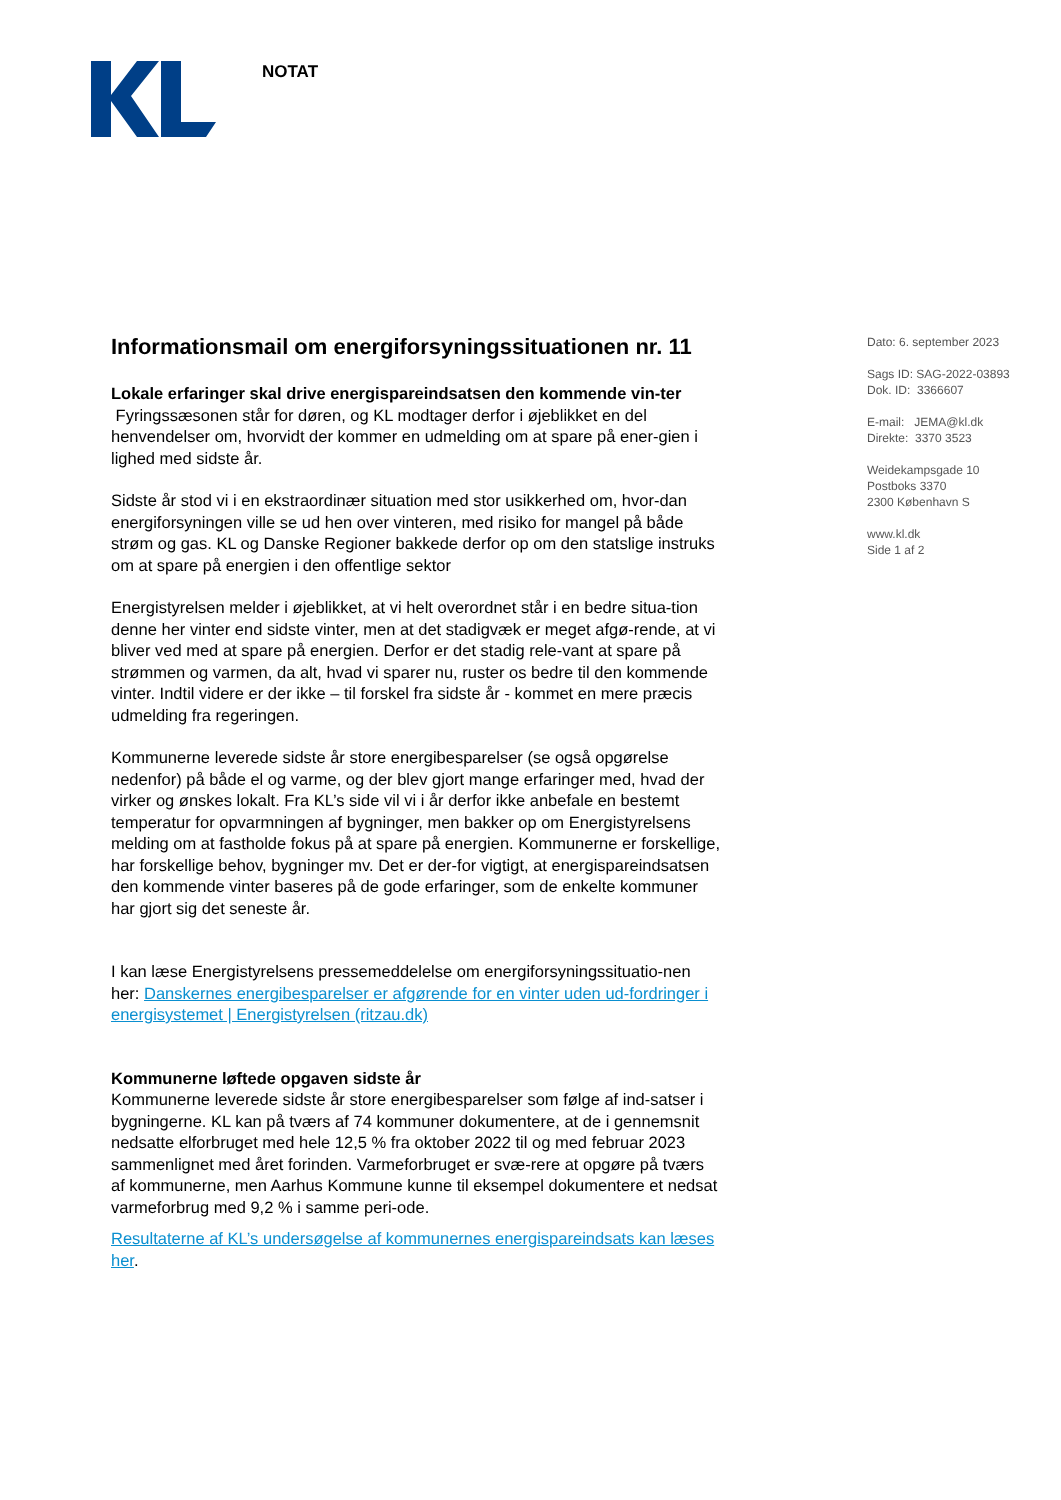NOTAT
Informationsmail om energiforsyningssituationen nr. 11
Lokale erfaringer skal drive energispareindsatsen den kommende vin-ter
Fyringssæsonen står for døren, og KL modtager derfor i øjeblikket en del henvendelser om, hvorvidt der kommer en udmelding om at spare på ener-gien i lighed med sidste år.
Sidste år stod vi i en ekstraordinær situation med stor usikkerhed om, hvor-dan energiforsyningen ville se ud hen over vinteren, med risiko for mangel på både strøm og gas. KL og Danske Regioner bakkede derfor op om den statslige instruks om at spare på energien i den offentlige sektor
Energistyrelsen melder i øjeblikket, at vi helt overordnet står i en bedre situa-tion denne her vinter end sidste vinter, men at det stadigvæk er meget afgø-rende, at vi bliver ved med at spare på energien. Derfor er det stadig rele-vant at spare på strømmen og varmen, da alt, hvad vi sparer nu, ruster os bedre til den kommende vinter. Indtil videre er der ikke – til forskel fra sidste år - kommet en mere præcis udmelding fra regeringen.
Kommunerne leverede sidste år store energibesparelser (se også opgørelse nedenfor) på både el og varme, og der blev gjort mange erfaringer med, hvad der virker og ønskes lokalt. Fra KL’s side vil vi i år derfor ikke anbefale en bestemt temperatur for opvarmningen af bygninger, men bakker op om Energistyrelsens melding om at fastholde fokus på at spare på energien. Kommunerne er forskellige, har forskellige behov, bygninger mv. Det er der-for vigtigt, at energispareindsatsen den kommende vinter baseres på de gode erfaringer, som de enkelte kommuner har gjort sig det seneste år.
I kan læse Energistyrelsens pressemeddelelse om energiforsyningssituatio-nen her: Danskernes energibesparelser er afgørende for en vinter uden ud-fordringer i energisystemet | Energistyrelsen (ritzau.dk)
Kommunerne løftede opgaven sidste år
Kommunerne leverede sidste år store energibesparelser som følge af ind-satser i bygningerne. KL kan på tværs af 74 kommuner dokumentere, at de i gennemsnit nedsatte elforbruget med hele 12,5 % fra oktober 2022 til og med februar 2023 sammenlignet med året forinden. Varmeforbruget er svæ-rere at opgøre på tværs af kommunerne, men Aarhus Kommune kunne til eksempel dokumentere et nedsat varmeforbrug med 9,2 % i samme peri-ode.
Resultaterne af KL’s undersøgelse af kommunernes energispareindsats kan læses her.
Dato: 6. september 2023
Sags ID: SAG-2022-03893
Dok. ID: 3366607
E-mail: JEMA@kl.dk
Direkte: 3370 3523
Weidekampsgade 10
Postboks 3370
2300 København S
www.kl.dk
Side 1 af 2